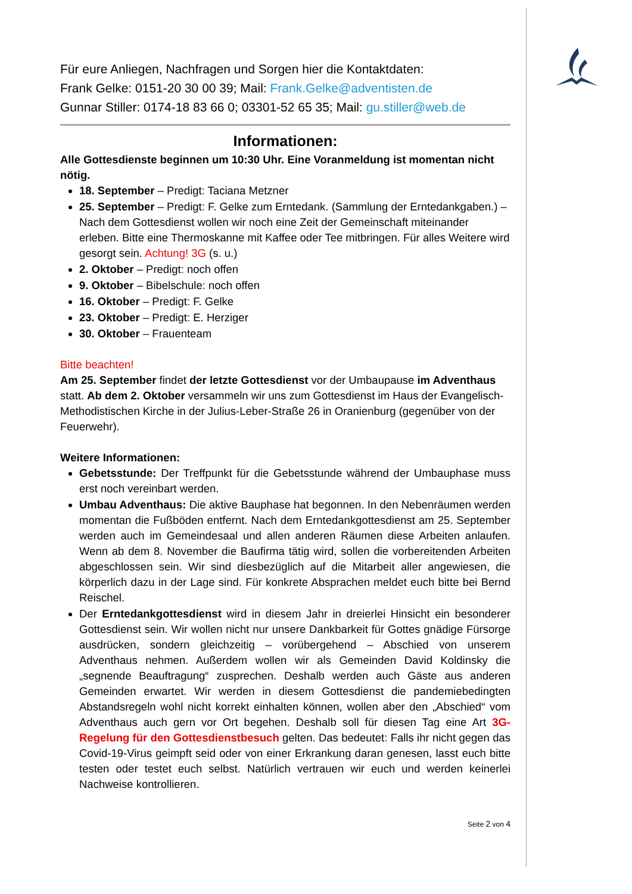Für eure Anliegen, Nachfragen und Sorgen hier die Kontaktdaten:
Frank Gelke: 0151-20 30 00 39; Mail: Frank.Gelke@adventisten.de
Gunnar Stiller: 0174-18 83 66 0; 03301-52 65 35; Mail: gu.stiller@web.de
Informationen:
Alle Gottesdienste beginnen um 10:30 Uhr. Eine Voranmeldung ist momentan nicht nötig.
18. September – Predigt: Taciana Metzner
25. September – Predigt: F. Gelke zum Erntedank. (Sammlung der Erntedankgaben.) – Nach dem Gottesdienst wollen wir noch eine Zeit der Gemeinschaft miteinander erleben. Bitte eine Thermoskanne mit Kaffee oder Tee mitbringen. Für alles Weitere wird gesorgt sein. Achtung! 3G (s. u.)
2. Oktober – Predigt: noch offen
9. Oktober – Bibelschule: noch offen
16. Oktober – Predigt: F. Gelke
23. Oktober – Predigt: E. Herziger
30. Oktober – Frauenteam
Bitte beachten!
Am 25. September findet der letzte Gottesdienst vor der Umbaupause im Adventhaus statt. Ab dem 2. Oktober versammeln wir uns zum Gottesdienst im Haus der Evangelisch-Methodistischen Kirche in der Julius-Leber-Straße 26 in Oranienburg (gegenüber von der Feuerwehr).
Weitere Informationen:
Gebetsstunde: Der Treffpunkt für die Gebetsstunde während der Umbauphase muss erst noch vereinbart werden.
Umbau Adventhaus: Die aktive Bauphase hat begonnen. In den Nebenräumen werden momentan die Fußböden entfernt. Nach dem Erntedankgottesdienst am 25. September werden auch im Gemeindesaal und allen anderen Räumen diese Arbeiten anlaufen. Wenn ab dem 8. November die Baufirma tätig wird, sollen die vorbereitenden Arbeiten abgeschlossen sein. Wir sind diesbezüglich auf die Mitarbeit aller angewiesen, die körperlich dazu in der Lage sind. Für konkrete Absprachen meldet euch bitte bei Bernd Reischel.
Der Erntedankgottesdienst wird in diesem Jahr in dreierlei Hinsicht ein besonderer Gottesdienst sein. Wir wollen nicht nur unsere Dankbarkeit für Gottes gnädige Fürsorge ausdrücken, sondern gleichzeitig – vorübergehend – Abschied von unserem Adventhaus nehmen. Außerdem wollen wir als Gemeinden David Koldinsky die „segnende Beauftragung“ zusprechen. Deshalb werden auch Gäste aus anderen Gemeinden erwartet. Wir werden in diesem Gottesdienst die pandemiebedingten Abstandsregeln wohl nicht korrekt einhalten können, wollen aber den „Abschied“ vom Adventhaus auch gern vor Ort begehen. Deshalb soll für diesen Tag eine Art 3G-Regelung für den Gottesdienstbesuch gelten. Das bedeutet: Falls ihr nicht gegen das Covid-19-Virus geimpft seid oder von einer Erkrankung daran genesen, lasst euch bitte testen oder testet euch selbst. Natürlich vertrauen wir euch und werden keinerlei Nachweise kontrollieren.
Seite 2 von 4